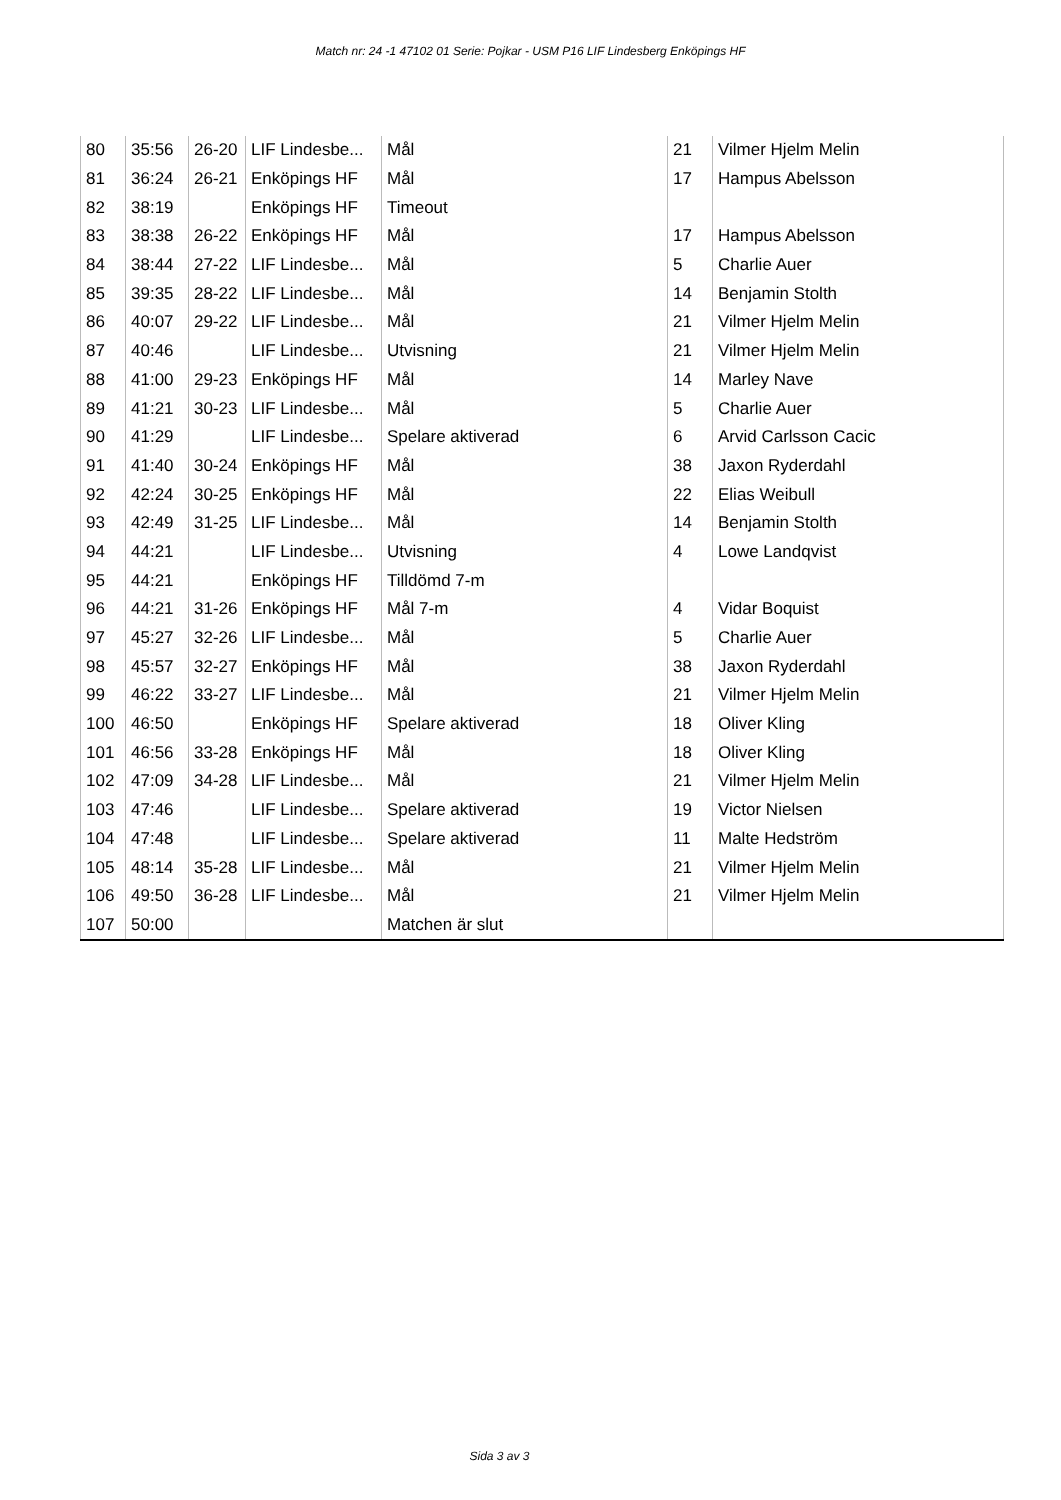Match nr: 24 -1 47102 01 Serie: Pojkar - USM P16 LIF Lindesberg Enköpings HF
| 80 | 35:56 | 26-20 | LIF Lindesbe... | Mål | 21 | Vilmer Hjelm Melin |
| 81 | 36:24 | 26-21 | Enköpings HF | Mål | 17 | Hampus Abelsson |
| 82 | 38:19 | | Enköpings HF | Timeout | | |
| 83 | 38:38 | 26-22 | Enköpings HF | Mål | 17 | Hampus Abelsson |
| 84 | 38:44 | 27-22 | LIF Lindesbe... | Mål | 5 | Charlie Auer |
| 85 | 39:35 | 28-22 | LIF Lindesbe... | Mål | 14 | Benjamin Stolth |
| 86 | 40:07 | 29-22 | LIF Lindesbe... | Mål | 21 | Vilmer Hjelm Melin |
| 87 | 40:46 | | LIF Lindesbe... | Utvisning | 21 | Vilmer Hjelm Melin |
| 88 | 41:00 | 29-23 | Enköpings HF | Mål | 14 | Marley Nave |
| 89 | 41:21 | 30-23 | LIF Lindesbe... | Mål | 5 | Charlie Auer |
| 90 | 41:29 | | LIF Lindesbe... | Spelare aktiverad | 6 | Arvid Carlsson Cacic |
| 91 | 41:40 | 30-24 | Enköpings HF | Mål | 38 | Jaxon Ryderdahl |
| 92 | 42:24 | 30-25 | Enköpings HF | Mål | 22 | Elias Weibull |
| 93 | 42:49 | 31-25 | LIF Lindesbe... | Mål | 14 | Benjamin Stolth |
| 94 | 44:21 | | LIF Lindesbe... | Utvisning | 4 | Lowe Landqvist |
| 95 | 44:21 | | Enköpings HF | Tilldömd 7-m | | |
| 96 | 44:21 | 31-26 | Enköpings HF | Mål 7-m | 4 | Vidar Boquist |
| 97 | 45:27 | 32-26 | LIF Lindesbe... | Mål | 5 | Charlie Auer |
| 98 | 45:57 | 32-27 | Enköpings HF | Mål | 38 | Jaxon Ryderdahl |
| 99 | 46:22 | 33-27 | LIF Lindesbe... | Mål | 21 | Vilmer Hjelm Melin |
| 100 | 46:50 | | Enköpings HF | Spelare aktiverad | 18 | Oliver Kling |
| 101 | 46:56 | 33-28 | Enköpings HF | Mål | 18 | Oliver Kling |
| 102 | 47:09 | 34-28 | LIF Lindesbe... | Mål | 21 | Vilmer Hjelm Melin |
| 103 | 47:46 | | LIF Lindesbe... | Spelare aktiverad | 19 | Victor Nielsen |
| 104 | 47:48 | | LIF Lindesbe... | Spelare aktiverad | 11 | Malte Hedström |
| 105 | 48:14 | 35-28 | LIF Lindesbe... | Mål | 21 | Vilmer Hjelm Melin |
| 106 | 49:50 | 36-28 | LIF Lindesbe... | Mål | 21 | Vilmer Hjelm Melin |
| 107 | 50:00 | | | Matchen är slut | | |
Sida 3 av 3